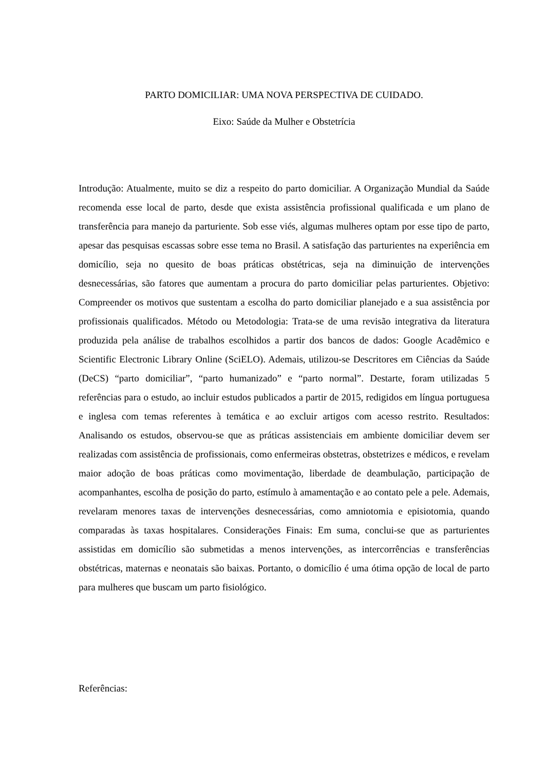PARTO DOMICILIAR: UMA NOVA PERSPECTIVA DE CUIDADO.
Eixo: Saúde da Mulher e Obstetrícia
Introdução: Atualmente, muito se diz a respeito do parto domiciliar. A Organização Mundial da Saúde recomenda esse local de parto, desde que exista assistência profissional qualificada e um plano de transferência para manejo da parturiente. Sob esse viés, algumas mulheres optam por esse tipo de parto, apesar das pesquisas escassas sobre esse tema no Brasil. A satisfação das parturientes na experiência em domicílio, seja no quesito de boas práticas obstétricas, seja na diminuição de intervenções desnecessárias, são fatores que aumentam a procura do parto domiciliar pelas parturientes. Objetivo: Compreender os motivos que sustentam a escolha do parto domiciliar planejado e a sua assistência por profissionais qualificados. Método ou Metodologia: Trata-se de uma revisão integrativa da literatura produzida pela análise de trabalhos escolhidos a partir dos bancos de dados: Google Acadêmico e Scientific Electronic Library Online (SciELO). Ademais, utilizou-se Descritores em Ciências da Saúde (DeCS) “parto domiciliar”, “parto humanizado” e “parto normal”. Destarte, foram utilizadas 5 referências para o estudo, ao incluir estudos publicados a partir de 2015, redigidos em língua portuguesa e inglesa com temas referentes à temática e ao excluir artigos com acesso restrito. Resultados: Analisando os estudos, observou-se que as práticas assistenciais em ambiente domiciliar devem ser realizadas com assistência de profissionais, como enfermeiras obstetras, obstetrizes e médicos, e revelam maior adoção de boas práticas como movimentação, liberdade de deambulação, participação de acompanhantes, escolha de posição do parto, estímulo à amamentação e ao contato pele a pele. Ademais, revelaram menores taxas de intervenções desnecessárias, como amniotomia e episiotomia, quando comparadas às taxas hospitalares. Considerações Finais: Em suma, conclui-se que as parturientes assistidas em domicílio são submetidas a menos intervenções, as intercorrências e transferências obstétricas, maternas e neonatais são baixas. Portanto, o domicílio é uma ótima opção de local de parto para mulheres que buscam um parto fisiológico.
Referências: